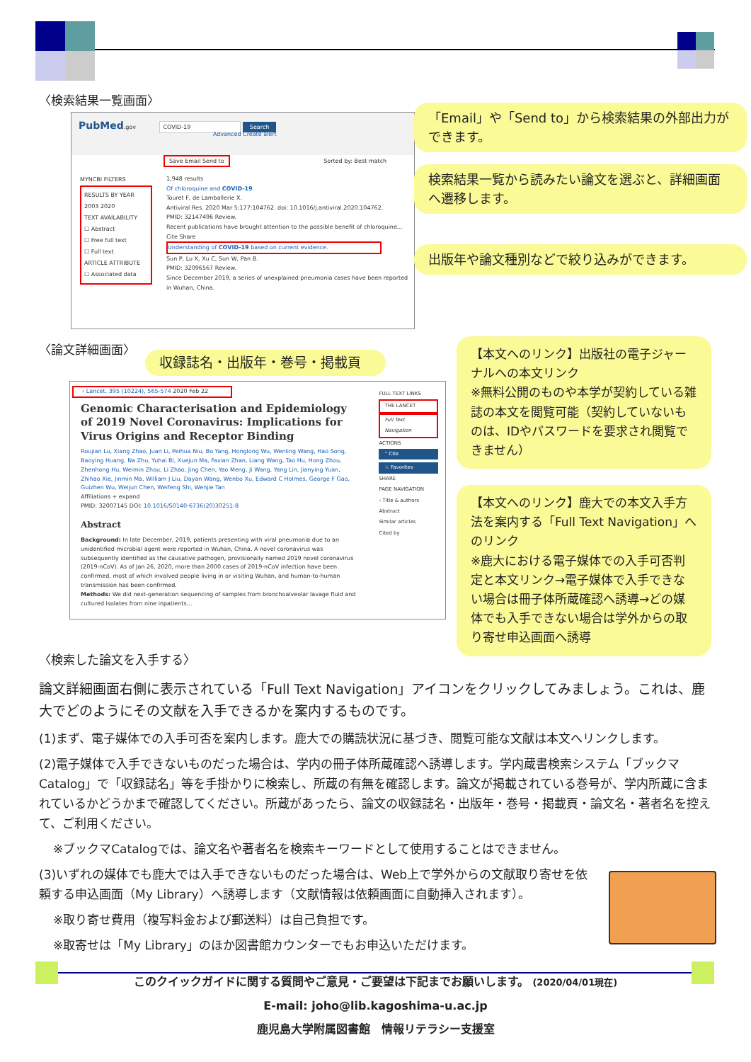〈検索結果一覧画面〉
PubMed.gov COVID-19 Search
Advanced Create alert
Save Email Send to Sorted by: Best match
MYNCBI FILTERS
RESULTS BY YEAR
2003 2020
TEXT AVAILABILITY
☐ Abstract
☐ Free full text
☐ Full text
ARTICLE ATTRIBUTE
☐ Associated data
1,948 results
Of chloroquine and COVID-19.
Touret F, de Lamballerie X.
Antiviral Res. 2020 Mar 5:177:104762. doi: 10.1016/j.antiviral.2020.104762.
PMID: 32147496 Review.
Recent publications have brought attention to the possible benefit of chloroquine...
Cite Share
Understanding of COVID-19 based on current evidence.
Sun P, Lu X, Xu C, Sun W, Pan B.
PMID: 32096567 Review.
Since December 2019, a series of unexplained pneumonia cases have been reported in Wuhan, China.
「Email」や「Send to」から検索結果の外部出力ができます。
検索結果一覧から読みたい論文を選ぶと、詳細画面へ遷移します。
出版年や論文種別などで絞り込みができます。
〈論文詳細画面〉
収録誌名・出版年・巻号・掲載頁
› Lancet. 395 (10224), 565-574 2020 Feb 22
Genomic Characterisation and Epidemiology of 2019 Novel Coronavirus: Implications for Virus Origins and Receptor Binding
Roujian Lu, Xiang Zhao, Juan Li, Peihua Niu, Bo Yang, Honglong Wu, Wenling Wang, Hao Song, Baoying Huang, Na Zhu, Yuhai Bi, Xuejun Ma, Faxian Zhan, Liang Wang, Tao Hu, Hong Zhou, Zhenhong Hu, Weimin Zhou, Li Zhao, Jing Chen, Yao Meng, Ji Wang, Yang Lin, Jianying Yuan, Zhihao Xie, Jinmin Ma, William J Liu, Dayan Wang, Wenbo Xu, Edward C Holmes, George F Gao, Guizhen Wu, Weijun Chen, Weifeng Shi, Wenjie Tan
Affiliations + expand
PMID: 32007145 DOI: 10.1016/S0140-6736(20)30251-8
Abstract
Background: In late December, 2019, patients presenting with viral pneumonia due to an unidentified microbial agent were reported in Wuhan, China. A novel coronavirus was subsequently identified as the causative pathogen, provisionally named 2019 novel coronavirus (2019-nCoV). As of Jan 26, 2020, more than 2000 cases of 2019-nCoV infection have been confirmed, most of which involved people living in or visiting Wuhan, and human-to-human transmission has been confirmed.
Methods: We did next-generation sequencing of samples from bronchoalveolar lavage fluid and cultured isolates from nine inpatients...
FULL TEXT LINKS
THE LANCET
Full Text Navigation
ACTIONS
“ Cite
☆ Favorites
SHARE
PAGE NAVIGATION
‹ Title & authors
Abstract
Similar articles
Cited by
【本文へのリンク】出版社の電子ジャーナルへの本文リンク
※無料公開のものや本学が契約している雑誌の本文を閲覧可能（契約していないものは、IDやパスワードを要求され閲覧できません）
【本文へのリンク】鹿大での本文入手方法を案内する「Full Text Navigation」へのリンク
※鹿大における電子媒体での入手可否判定と本文リンク→電子媒体で入手できない場合は冊子体所蔵確認へ誘導→どの媒体でも入手できない場合は学外からの取り寄せ申込画面へ誘導
〈検索した論文を入手する〉
論文詳細画面右側に表示されている「Full Text Navigation」アイコンをクリックしてみましょう。これは、鹿大でどのようにその文献を入手できるかを案内するものです。
(1)まず、電子媒体での入手可否を案内します。鹿大での購読状況に基づき、閲覧可能な文献は本文へリンクします。
(2)電子媒体で入手できないものだった場合は、学内の冊子体所蔵確認へ誘導します。学内蔵書検索システム「ブックマ Catalog」で「収録誌名」等を手掛かりに検索し、所蔵の有無を確認します。論文が掲載されている巻号が、学内所蔵に含まれているかどうかまで確認してください。所蔵があったら、論文の収録誌名・出版年・巻号・掲載頁・論文名・著者名を控えて、ご利用ください。
※ブックマCatalogでは、論文名や著者名を検索キーワードとして使用することはできません。
(3)いずれの媒体でも鹿大では入手できないものだった場合は、Web上で学外からの文献取り寄せを依頼する申込画面（My Library）へ誘導します（文献情報は依頼画面に自動挿入されます）。
※取り寄せ費用（複写料金および郵送料）は自己負担です。
※取寄せは「My Library」のほか図書館カウンターでもお申込いただけます。
このクイックガイドに関する質問やご意見・ご要望は下記までお願いします。 (2020/04/01現在)
E-mail: joho@lib.kagoshima-u.ac.jp
鹿児島大学附属図書館　情報リテラシー支援室